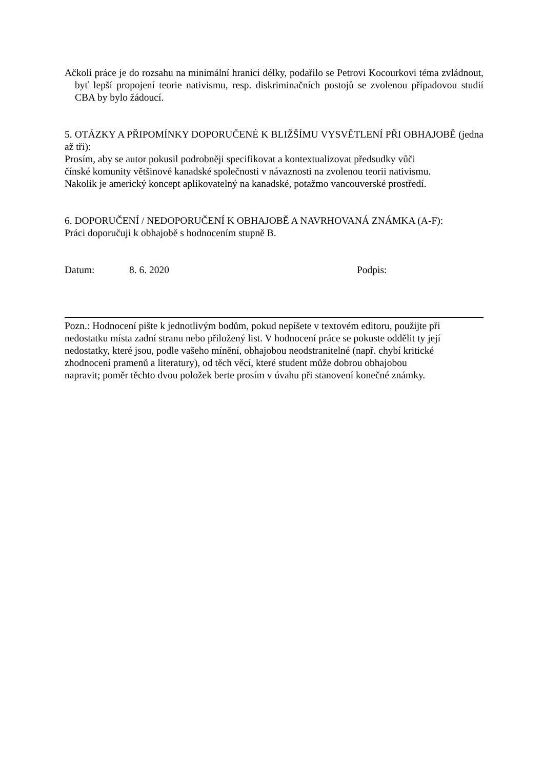Ačkoli práce je do rozsahu na minimální hranici délky, podařilo se Petrovi Kocourkovi téma zvládnout, byť lepší propojení teorie nativismu, resp. diskriminačních postojů se zvolenou případovou studií CBA by bylo žádoucí.
5. OTÁZKY A PŘIPOMÍNKY DOPORUČENÉ K BLIŽŠÍMU VYSVĚTLENÍ PŘI OBHAJOBĚ (jedna až tři):
Prosím, aby se autor pokusil podrobněji specifikovat a kontextualizovat předsudky vůči
čínské komunity většinové kanadské společnosti v návaznosti na zvolenou teorii nativismu.
Nakolik je americký koncept aplikovatelný na kanadské, potažmo vancouverské prostředí.
6. DOPORUČENÍ / NEDOPORUČENÍ K OBHAJOBĚ A NAVRHOVANÁ ZNÁMKA (A-F):
Práci doporučuji k obhajobě s hodnocením stupně B.
Datum: 8. 6. 2020 Podpis:
Pozn.: Hodnocení pište k jednotlivým bodům, pokud nepíšete v textovém editoru, použijte při
nedostatku místa zadní stranu nebo přiložený list. V hodnocení práce se pokuste oddělit ty její
nedostatky, které jsou, podle vašeho mínění, obhajobou neodstranitelné (např. chybí kritické
zhodnocení pramenů a literatury), od těch věcí, které student může dobrou obhajobou
napravit; poměr těchto dvou položek berte prosím v úvahu při stanovení konečné známky.